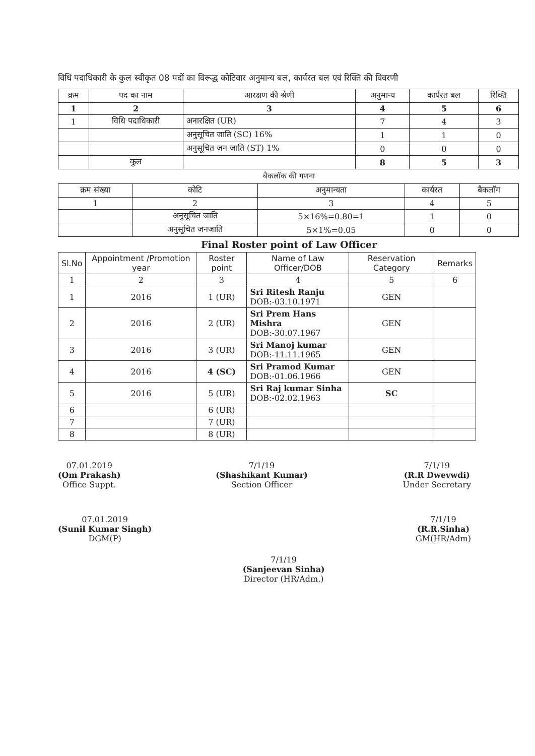विधि पदाधिकारी के कुल स्वीकृत 08 पदों का विरूद्ध कोटिवार अनुमान्य बल, कार्यरत बल एवं रिक्ति की विवरणी
| क्रम | पद का नाम | आरक्षण की श्रेणी | अनुमान्य | कार्यरत बल | रिक्ति |
| --- | --- | --- | --- | --- | --- |
| 1 | 2 | 3 | 4 | 5 | 6 |
| 1 | विधि पदाधिकारी | अनारक्षित (UR) | 7 | 4 | 3 |
| | | अनुसूचित जाति (SC) 16% | 1 | 1 | 0 |
| | | अनुसूचित जन जाति (ST) 1% | 0 | 0 | 0 |
| | कुल | | 8 | 5 | 3 |
बैकलॉक की गणना
| क्रम संख्या | कोटि | अनुमान्यता | कार्यरत | बैकलॉग |
| --- | --- | --- | --- | --- |
| 1 | 2 | 3 | 4 | 5 |
| | अनुसूचित जाति | 5×16%=0.80=1 | 1 | 0 |
| | अनुसूचित जनजाति | 5×1%=0.05 | 0 | 0 |
Final Roster point of Law Officer
| Sl.No | Appointment /Promotion year | Roster point | Name of Law Officer/DOB | Reservation Category | Remarks |
| --- | --- | --- | --- | --- | --- |
| 1 | 2 | 3 | 4 | 5 | 6 |
| 1 | 2016 | 1 (UR) | Sri Ritesh Ranju DOB:-03.10.1971 | GEN | |
| 2 | 2016 | 2 (UR) | Sri Prem Hans Mishra DOB:-30.07.1967 | GEN | |
| 3 | 2016 | 3 (UR) | Sri Manoj kumar DOB:-11.11.1965 | GEN | |
| 4 | 2016 | 4 (SC) | Sri Pramod Kumar DOB:-01.06.1966 | GEN | |
| 5 | 2016 | 5 (UR) | Sri Raj kumar Sinha DOB:-02.02.1963 | SC | |
| 6 | | 6 (UR) | | | |
| 7 | | 7 (UR) | | | |
| 8 | | 8 (UR) | | | |
07.01.2019
(Om Prakash)
Office Suppt.
7/1/19
(Shashikant Kumar)
Section Officer
7/1/19
(R.R Dwevwdi)
Under Secretary
07.01.2019
(Sunil Kumar Singh)
DGM(P)
7/1/19
(Sanjeevan Sinha)
Director (HR/Adm.)
7/1/19
(R.R.Sinha)
GM(HR/Adm)